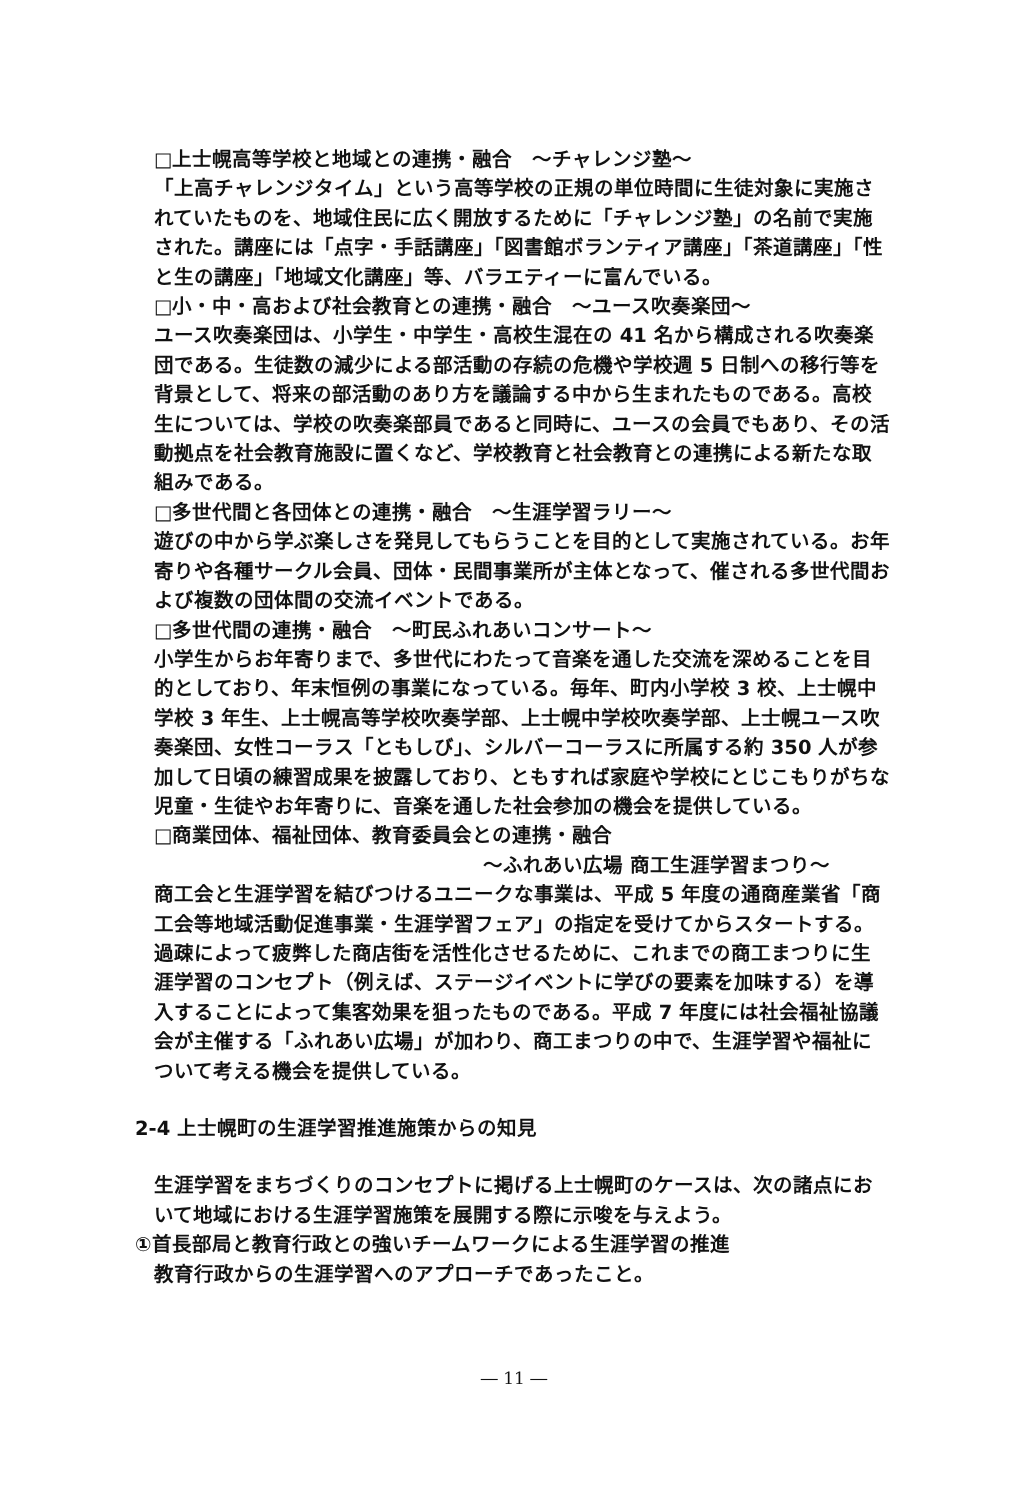□上士幌高等学校と地域との連携・融合　～チャレンジ塾～
「上高チャレンジタイム」という高等学校の正規の単位時間に生徒対象に実施されていたものを、地域住民に広く開放するために「チャレンジ塾」の名前で実施された。講座には「点字・手話講座」「図書館ボランティア講座」「茶道講座」「性と生の講座」「地域文化講座」等、バラエティーに富んでいる。
□小・中・高および社会教育との連携・融合　～ユース吹奏楽団～
ユース吹奏楽団は、小学生・中学生・高校生混在の 41 名から構成される吹奏楽団である。生徒数の減少による部活動の存続の危機や学校週 5 日制への移行等を背景として、将来の部活動のあり方を議論する中から生まれたものである。高校生については、学校の吹奏楽部員であると同時に、ユースの会員でもあり、その活動拠点を社会教育施設に置くなど、学校教育と社会教育との連携による新たな取組みである。
□多世代間と各団体との連携・融合　～生涯学習ラリー～
遊びの中から学ぶ楽しさを発見してもらうことを目的として実施されている。お年寄りや各種サークル会員、団体・民間事業所が主体となって、催される多世代間および複数の団体間の交流イベントである。
□多世代間の連携・融合　～町民ふれあいコンサート～
小学生からお年寄りまで、多世代にわたって音楽を通した交流を深めることを目的としており、年末恒例の事業になっている。毎年、町内小学校 3 校、上士幌中学校 3 年生、上士幌高等学校吹奏学部、上士幌中学校吹奏学部、上士幌ユース吹奏楽団、女性コーラス「ともしび」、シルバーコーラスに所属する約 350 人が参加して日頃の練習成果を披露しており、ともすれば家庭や学校にとじこもりがちな児童・生徒やお年寄りに、音楽を通した社会参加の機会を提供している。
□商業団体、福祉団体、教育委員会との連携・融合
～ふれあい広場 商工生涯学習まつり～
商工会と生涯学習を結びつけるユニークな事業は、平成 5 年度の通商産業省「商工会等地域活動促進事業・生涯学習フェア」の指定を受けてからスタートする。過疎によって疲弊した商店街を活性化させるために、これまでの商工まつりに生涯学習のコンセプト（例えば、ステージイベントに学びの要素を加味する）を導入することによって集客効果を狙ったものである。平成 7 年度には社会福祉協議会が主催する「ふれあい広場」が加わり、商工まつりの中で、生涯学習や福祉について考える機会を提供している。
2-4 上士幌町の生涯学習推進施策からの知見
生涯学習をまちづくりのコンセプトに掲げる上士幌町のケースは、次の諸点において地域における生涯学習施策を展開する際に示唆を与えよう。
①首長部局と教育行政との強いチームワークによる生涯学習の推進
教育行政からの生涯学習へのアプローチであったこと。
― 11 ―